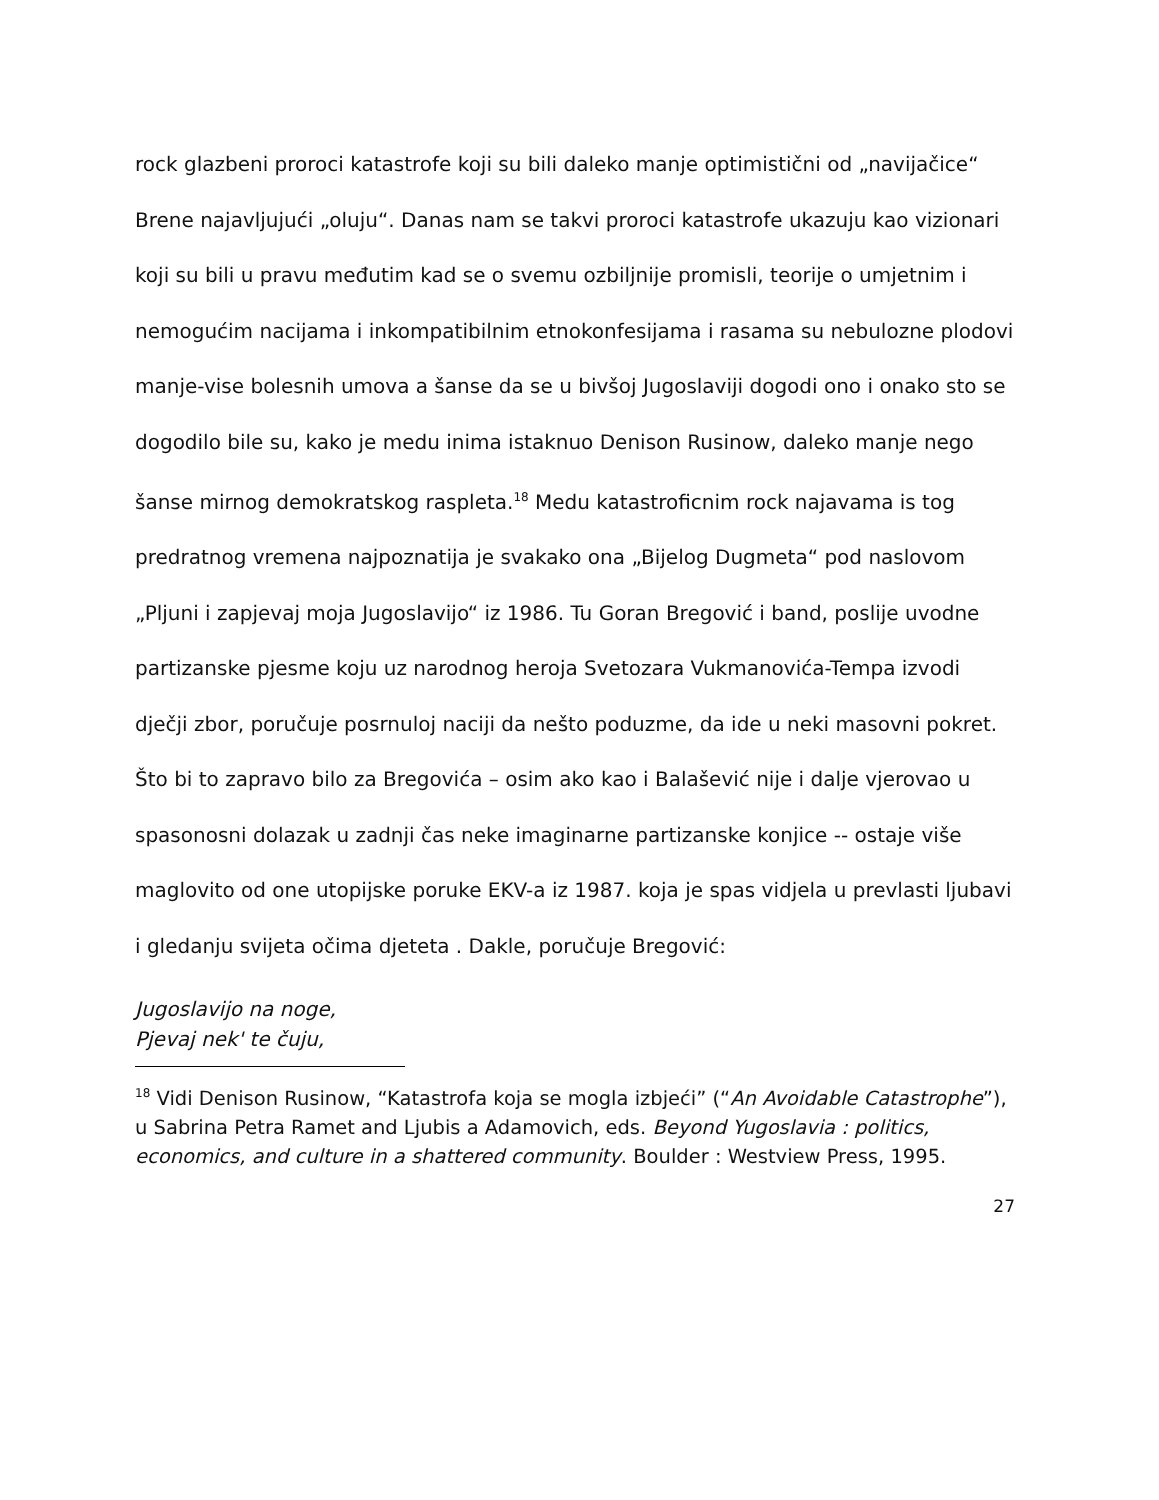rock glazbeni proroci katastrofe koji su bili daleko manje optimistični od „navijačice“ Brene najavljujući „oluju“. Danas nam se takvi proroci katastrofe ukazuju kao vizionari koji su bili u pravu međutim kad se o svemu ozbiljnije promisli, teorije o umjetnim i nemogućim nacijama i inkompatibilnim etnokonfesijama i rasama su nebulozne plodovi manje-vise bolesnih umova a šanse da se u bivšoj Jugoslaviji dogodi ono i onako sto se dogodilo bile su, kako je medu inima istaknuo Denison Rusinow, daleko manje nego šanse mirnog demokratskog raspleta.<sup>18</sup> Medu katastroficnim rock najavama is tog predratnog vremena najpoznatija je svakako ona „Bijelog Dugmeta“ pod naslovom „Pljuni i zapjevaj moja Jugoslavijo“ iz 1986. Tu Goran Bregović i band, poslije uvodne partizanske pjesme koju uz narodnog heroja Svetozara Vukmanovića-Tempa izvodi dječji zbor, poručuje posrnuloj naciji da nešto poduzme, da ide u neki masovni pokret. Što bi to zapravo bilo za Bregovića – osim ako kao i Balašević nije i dalje vjerovao u spasonosni dolazak u zadnji čas neke imaginarne partizanske konjice -- ostaje više maglovito od one utopijske poruke EKV-a iz 1987. koja je spas vidjela u prevlasti ljubavi i gledanju svijeta očima djeteta . Dakle, poručuje Bregović:
Jugoslavijo na noge,
Pjevaj nek' te čuju,
<sup>18</sup> Vidi Denison Rusinow, “Katastrofa koja se mogla izbjeći” (“An Avoidable Catastrophe”), u Sabrina Petra Ramet and Ljubis a Adamovich, eds. Beyond Yugoslavia : politics, economics, and culture in a shattered community. Boulder : Westview Press, 1995.
27